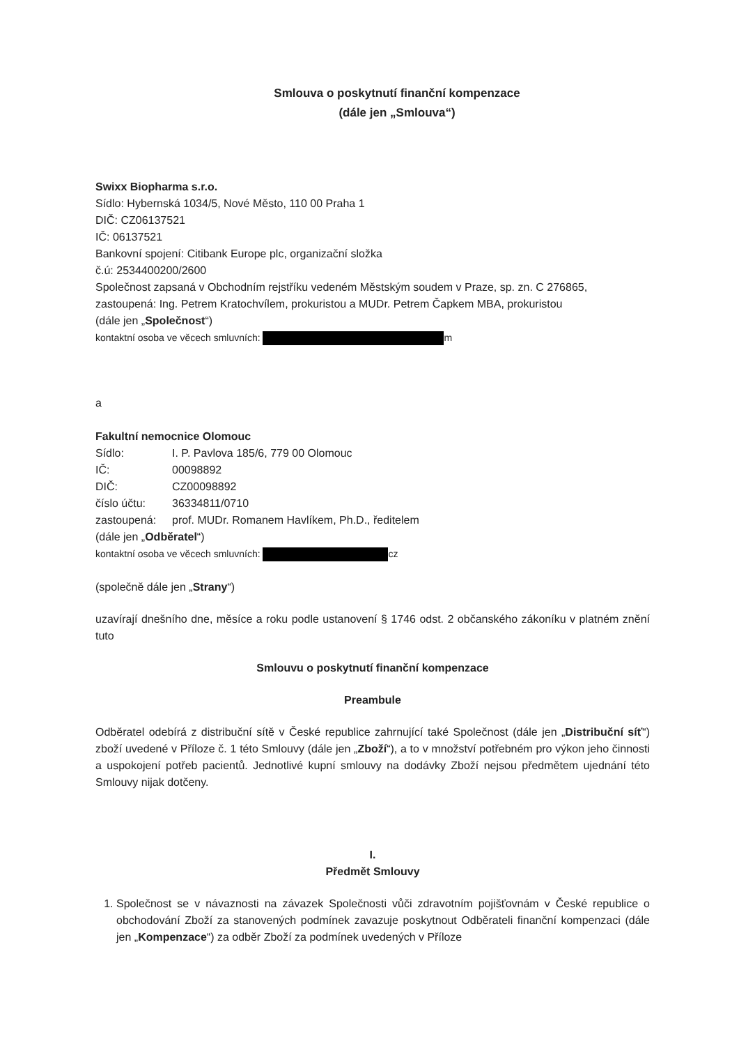Smlouva o poskytnutí finanční kompenzace
(dále jen „Smlouva“)
Swixx Biopharma s.r.o.
Sídlo: Hybernská 1034/5, Nové Město, 110 00 Praha 1
DIČ: CZ06137521
IČ: 06137521
Bankovní spojení: Citibank Europe plc, organizační složka
č.ú: 2534400200/2600
Společnost zapsaná v Obchodním rejstříku vedeném Městským soudem v Praze, sp. zn. C 276865, zastoupená: Ing. Petrem Kratochvílem, prokuristou a MUDr. Petrem Čapkem MBA, prokuristou
(dále jen „Společnost“)
kontaktní osoba ve věcech smluvních: m
a
Fakultní nemocnice Olomouc
| Sídlo: | I. P. Pavlova 185/6, 779 00 Olomouc |
| IČ: | 00098892 |
| DIČ: | CZ00098892 |
| číslo účtu: | 36334811/0710 |
| zastoupená: | prof. MUDr. Romanem Havlíkem, Ph.D., ředitelem |
(dále jen „Odběratel“)
kontaktní osoba ve věcech smluvních: cz
(společně dále jen „Strany“)
uzavírají dnešního dne, měsíce a roku podle ustanovení § 1746 odst. 2 občanského zákoníku v platném znění tuto
Smlouvu o poskytnutí finanční kompenzace
Preambule
Odběratel odebírá z distribuční sítě v České republice zahrnující také Společnost (dále jen „Distribuční síť“) zboží uvedené v Příloze č. 1 této Smlouvy (dále jen „Zboží“), a to v množství potřebném pro výkon jeho činnosti a uspokojení potřeb pacientů. Jednotlivé kupní smlouvy na dodávky Zboží nejsou předmětem ujednání této Smlouvy nijak dotčeny.
I.
Předmět Smlouvy
1. Společnost se v návaznosti na závazek Společnosti vůči zdravotním pojišťovnám v České republice o obchodování Zboží za stanovených podmínek zavazuje poskytnout Odběrateli finanční kompenzaci (dále jen „Kompenzace“) za odběr Zboží za podmínek uvedených v Příloze